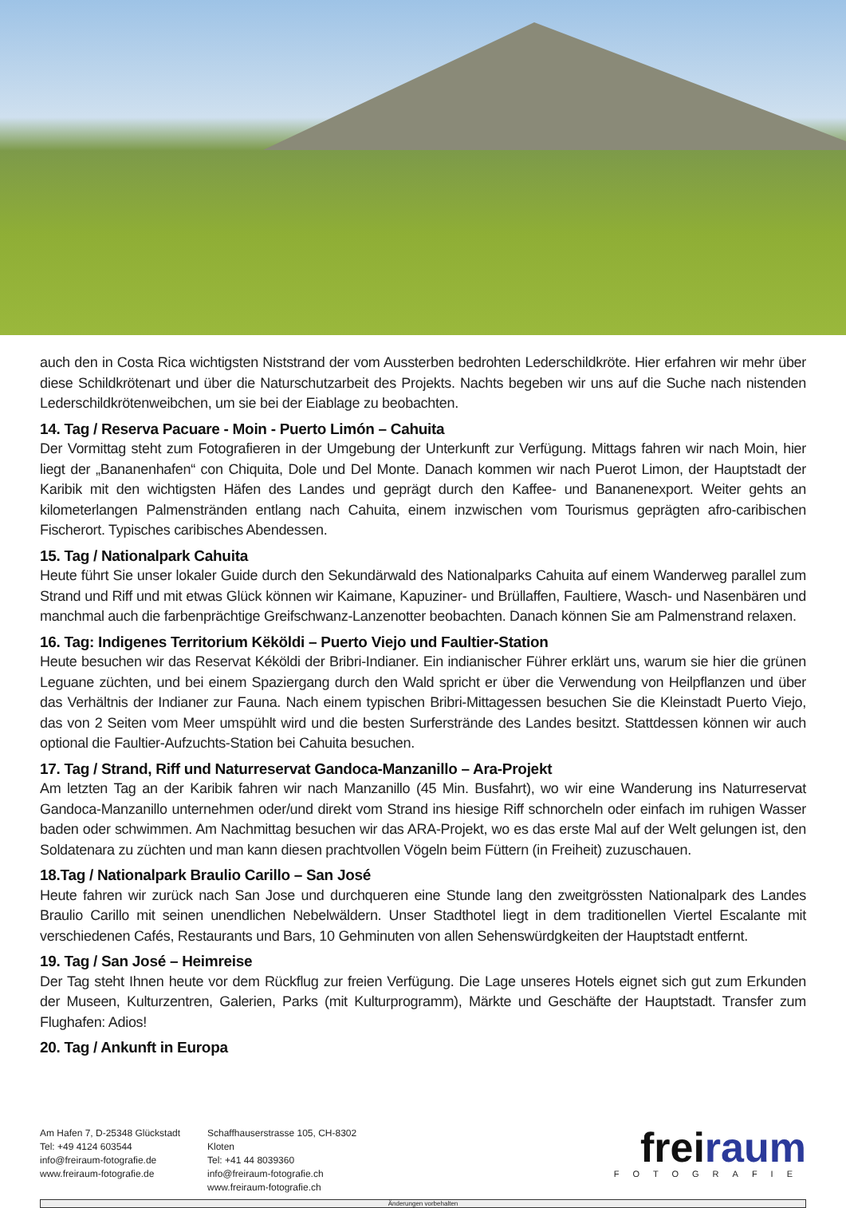auch den in Costa Rica wichtigsten Niststrand der vom Aussterben bedrohten Lederschildkröte. Hier erfahren wir mehr über diese Schildkrötenart und über die Naturschutzarbeit des Projekts. Nachts begeben wir uns auf die Suche nach nistenden Lederschildkrötenweibchen, um sie bei der Eiablage zu beobachten.
14. Tag / Reserva Pacuare - Moin - Puerto Limón – Cahuita
Der Vormittag steht zum Fotografieren in der Umgebung der Unterkunft zur Verfügung. Mittags fahren wir nach Moin, hier liegt der „Bananenhafen“ con Chiquita, Dole und Del Monte. Danach kommen wir nach Puerot Limon, der Hauptstadt der Karibik mit den wichtigsten Häfen des Landes und geprägt durch den Kaffee- und Bananenexport. Weiter gehts an kilometerlangen Palmenstränden entlang nach Cahuita, einem inzwischen vom Tourismus geprägten afro-caribischen Fischerort. Typisches caribisches Abendessen.
15. Tag / Nationalpark Cahuita
Heute führt Sie unser lokaler Guide durch den Sekundärwald des Nationalparks Cahuita auf einem Wanderweg parallel zum Strand und Riff und mit etwas Glück können wir Kaimane, Kapuziner- und Brüllaffen, Faultiere, Wasch- und Nasenbären und manchmal auch die farbenprächtige Greifschwanz-Lanzenotter beobachten. Danach können Sie am Palmenstrand relaxen.
16. Tag: Indigenes Territorium Këköldi – Puerto Viejo und Faultier-Station
Heute besuchen wir das Reservat Kéköldi der Bribri-Indianer. Ein indianischer Führer erklärt uns, warum sie hier die grünen Leguane züchten, und bei einem Spaziergang durch den Wald spricht er über die Verwendung von Heilpflanzen und über das Verhältnis der Indianer zur Fauna. Nach einem typischen Bribri-Mittagessen besuchen Sie die Kleinstadt Puerto Viejo, das von 2 Seiten vom Meer umspühlt wird und die besten Surferstrände des Landes besitzt. Stattdessen können wir auch optional die Faultier-Aufzuchts-Station bei Cahuita besuchen.
17. Tag / Strand, Riff und Naturreservat Gandoca-Manzanillo – Ara-Projekt
Am letzten Tag an der Karibik fahren wir nach Manzanillo (45 Min. Busfahrt), wo wir eine Wanderung ins Naturreservat Gandoca-Manzanillo unternehmen oder/und direkt vom Strand ins hiesige Riff schnorcheln oder einfach im ruhigen Wasser baden oder schwimmen. Am Nachmittag besuchen wir das ARA-Projekt, wo es das erste Mal auf der Welt gelungen ist, den Soldatenara zu züchten und man kann diesen prachtvollen Vögeln beim Füttern (in Freiheit) zuzuschauen.
18.Tag / Nationalpark Braulio Carillo – San José
Heute fahren wir zurück nach San Jose und durchqueren eine Stunde lang den zweitgrössten Nationalpark des Landes Braulio Carillo mit seinen unendlichen Nebelwäldern. Unser Stadthotel liegt in dem traditionellen Viertel Escalante mit verschiedenen Cafés, Restaurants und Bars, 10 Gehminuten von allen Sehenswürdgkeiten der Hauptstadt entfernt.
19. Tag / San José – Heimreise
Der Tag steht Ihnen heute vor dem Rückflug zur freien Verfügung. Die Lage unseres Hotels eignet sich gut zum Erkunden der Museen, Kulturzentren, Galerien, Parks (mit Kulturprogramm), Märkte und Geschäfte der Hauptstadt. Transfer zum Flughafen: Adios!
20. Tag / Ankunft in Europa
Am Hafen 7, D-25348 Glückstadt
Tel: +49 4124 603544
info@freiraum-fotografie.de
www.freiraum-fotografie.de
Schaffhauserstrasse 105, CH-8302 Kloten
Tel: +41 44 8039360
info@freiraum-fotografie.ch
www.freiraum-fotografie.ch
frei raum
FOTOGRAFIE
Änderungen vorbehalten